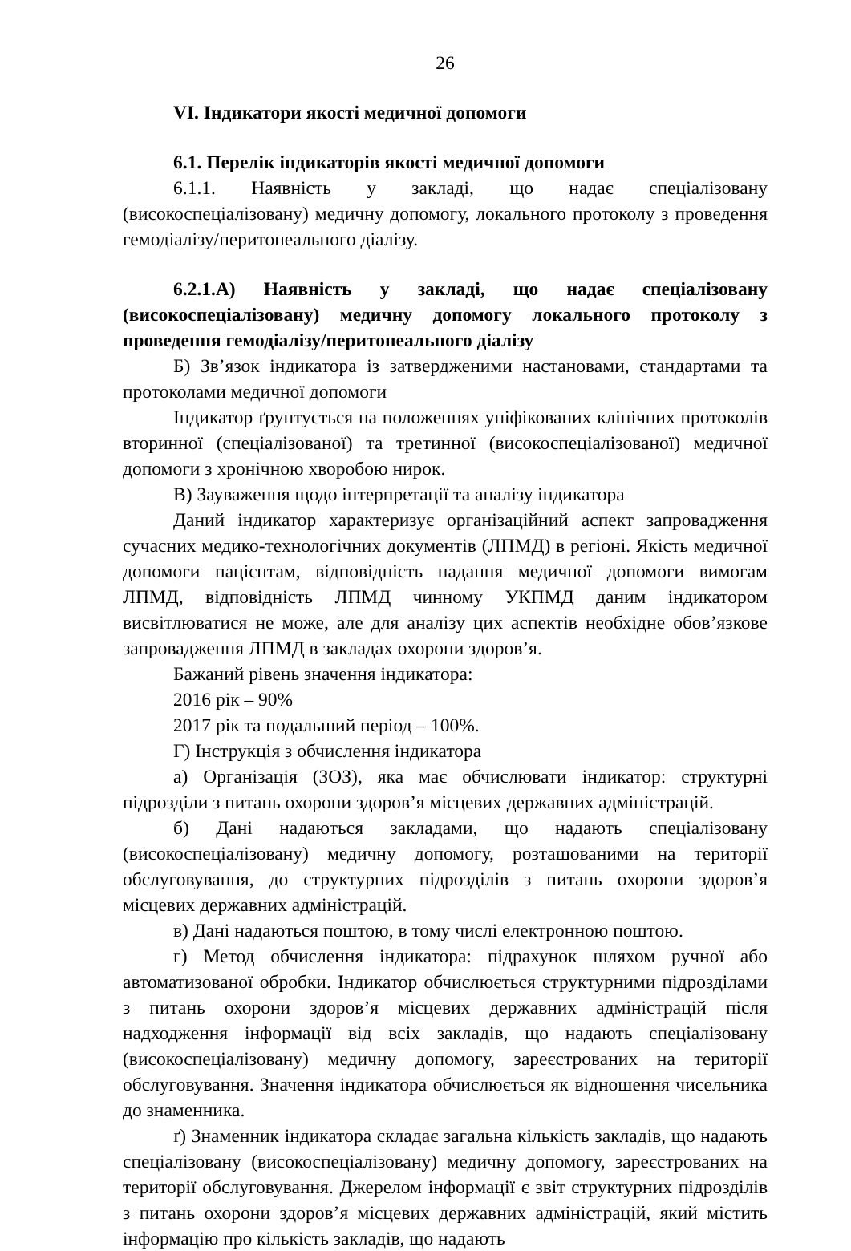26
VI. Індикатори якості медичної допомоги
6.1. Перелік індикаторів якості медичної допомоги
6.1.1. Наявність у закладі, що надає спеціалізовану (високоспеціалізовану) медичну допомогу, локального протоколу з проведення гемодіалізу/перитонеального діалізу.
6.2.1.А) Наявність у закладі, що надає спеціалізовану (високоспеціалізовану) медичну допомогу локального протоколу з проведення гемодіалізу/перитонеального діалізу
Б) Зв’язок індикатора із затвердженими настановами, стандартами та протоколами медичної допомоги
Індикатор ґрунтується на положеннях уніфікованих клінічних протоколів вторинної (спеціалізованої) та третинної (високоспеціалізованої) медичної допомоги з хронічною хворобою нирок.
В) Зауваження щодо інтерпретації та аналізу індикатора
Даний індикатор характеризує організаційний аспект запровадження сучасних медико-технологічних документів (ЛПМД) в регіоні. Якість медичної допомоги пацієнтам, відповідність надання медичної допомоги вимогам ЛПМД, відповідність ЛПМД чинному УКПМД даним індикатором висвітлюватися не може, але для аналізу цих аспектів необхідне обов’язкове запровадження ЛПМД в закладах охорони здоров’я.
Бажаний рівень значення індикатора:
2016 рік – 90%
2017 рік та подальший період – 100%.
Г) Інструкція з обчислення індикатора
а) Організація (ЗОЗ), яка має обчислювати індикатор: структурні підрозділи з питань охорони здоров’я місцевих державних адміністрацій.
б) Дані надаються закладами, що надають спеціалізовану (високоспеціалізовану) медичну допомогу, розташованими на території обслуговування, до структурних підрозділів з питань охорони здоров’я місцевих державних адміністрацій.
в) Дані надаються поштою, в тому числі електронною поштою.
г) Метод обчислення індикатора: підрахунок шляхом ручної або автоматизованої обробки. Індикатор обчислюється структурними підрозділами з питань охорони здоров’я місцевих державних адміністрацій після надходження інформації від всіх закладів, що надають спеціалізовану (високоспеціалізовану) медичну допомогу, зареєстрованих на території обслуговування. Значення індикатора обчислюється як відношення чисельника до знаменника.
ґ) Знаменник індикатора складає загальна кількість закладів, що надають спеціалізовану (високоспеціалізовану) медичну допомогу, зареєстрованих на території обслуговування. Джерелом інформації є звіт структурних підрозділів з питань охорони здоров’я місцевих державних адміністрацій, який містить інформацію про кількість закладів, що надають